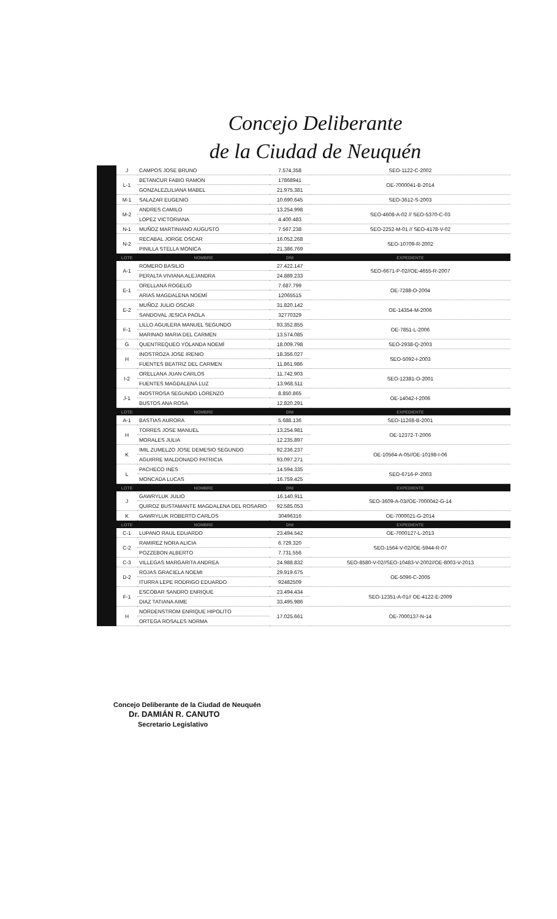Concejo Deliberante
de la Ciudad de Neuquén
| J | CAMPOS JOSE BRUNO | 7.574.358 | SEO-1122-C-2002 |
| L-1 | BETANCUR FABIO RAMON | 17868941 | OE-7000041-B-2014 |
| | GONZALEZLILIANA MABEL | 21.975.381 | |
| M-1 | SALAZAR EUGENIO | 10.690.645 | SEO-3612-S-2003 |
| M-2 | ANDRES CAMILO | 13.254.998 | SEO-4608-A-02 // SEO-5370-C-03 |
| | LOPEZ VICTORIANA | 4.400.483 | |
| N-1 | MUÑOZ MARTINIANO AUGUSTO | 7.567.238 | SEO-2252-M-01 // SEO-4178-V-02 |
| N-2 | RECABAL JORGE OSCAR | 16.052.268 | SEO-10709-R-2002 |
| | PINILLA STELLA MONICA | 21.386.769 | |
| LOTE | NOMBRE | DNI | EXPEDIENTE |
| A-1 | ROMERO BASILIO | 27.422.147 | SEO-6671-P-02//OE-4655-R-2007 |
| | PERALTA VIVIANA ALEJANDRA | 24.889.233 | |
| E-1 | ORELLANA ROGELIO | 7.687.799 | OE-7288-O-2004 |
| | ARIAS MAGDALENA NOEMÍ | 12065515 | |
| E-2 | MUÑOZ JULIO OSCAR | 31.820.142 | OE-14354-M-2006 |
| | SANDOVAL JESICA PAOLA | 32770329 | |
| F-1 | LILLO AGUILERA MANUEL SEGUNDO | 93.352.855 | OE-7851-L-2006 |
| | MARINAO MARIA DEL CARMEN | 13.574.085 | |
| G | QUENTREQUEO YOLANDA NOEMÍ | 18.009.798 | SEO-2938-Q-2003 |
| H | INOSTROZA JOSE IRENIO | 18.356.027 | SEO-5092-I-2003 |
| | FUENTES BEATRIZ DEL CARMEN | 11.861.986 | |
| I-2 | ORELLANA JUAN CARLOS | 11.742.903 | SEO-12381-O-2001 |
| | FUENTES MAGDALENA LUZ | 13.968.511 | |
| J-1 | INOSTROSA SEGUNDO LORENZO | 8.850.865 | OE-14042-I-2006 |
| | BUSTOS ANA ROSA | 12.820.291 | |
| LOTE | NOMBRE | DNI | EXPEDIENTE |
| A-1 | BASTIAS AURORA | 5.688.136 | SEO-11268-B-2001 |
| H | TORRES JOSE MANUEL | 13.254.981 | OE-12372-T-2006 |
| | MORALES JULIA | 12.235.897 | |
| K | IMIL ZUMELZO JOSE DEMESIO SEGUNDO | 92.236.237 | OE-10564-A-05//OE-10198-I-06 |
| | AGUIRRE MALDONADO PATRICIA | 93.097.271 | |
| L | PACHECO INES | 14.594.335 | SEO-6716-P-2003 |
| | MONCADA LUCAS | 16.759.425 | |
| LOTE | NOMBRE | DNI | EXPEDIENTE |
| J | GAWRYLUK JULIO | 16.140.911 | SEO-3609-A-03//OE-7000042-G-14 |
| | QUIROZ BUSTAMANTE MAGDALENA DEL ROSARIO | 92.585.053 | |
| K | GAWRYLUK ROBERTO CARLOS | 30496316 | OE-7000021-G-2014 |
| LOTE | NOMBRE | DNI | EXPEDIENTE |
| C-1 | LUPANO RAUL EDUARDO | 23.494.542 | OE-7000127-L-2013 |
| C-2 | RAMIREZ NORA ALICIA | 6.729.320 | SEO-1564-V-02//OE-5944-R-07 |
| | POZZEBON ALBERTO | 7.731.556 | |
| C-3 | VILLEGAS MARGARITA ANDREA | 24.988.832 | SEO-8580-V-02//SEO-10483-V-2002//OE-8003-V-2013 |
| D-2 | ROJAS GRACIELA NOEMI | 29.919.675 | OE-5096-C-2005 |
| | ITURRA LEPE RODRIGO EDUARDO | 92482509 | |
| F-1 | ESCOBAR SANDRO ENRIQUE | 23.494.434 | SEO-12351-A-01// OE-4122-E-2009 |
| | DIAZ TATIANA AIME | 33.495.986 | |
| H | NORDENSTROM ENRIQUE HIPOLITO | 17.025.661 | OE-7000137-N-14 |
| | ORTEGA ROSALES NORMA | | |
Concejo Deliberante de la Ciudad de Neuquén
Dr. DAMIÁN R. CANUTO
Secretario Legislativo